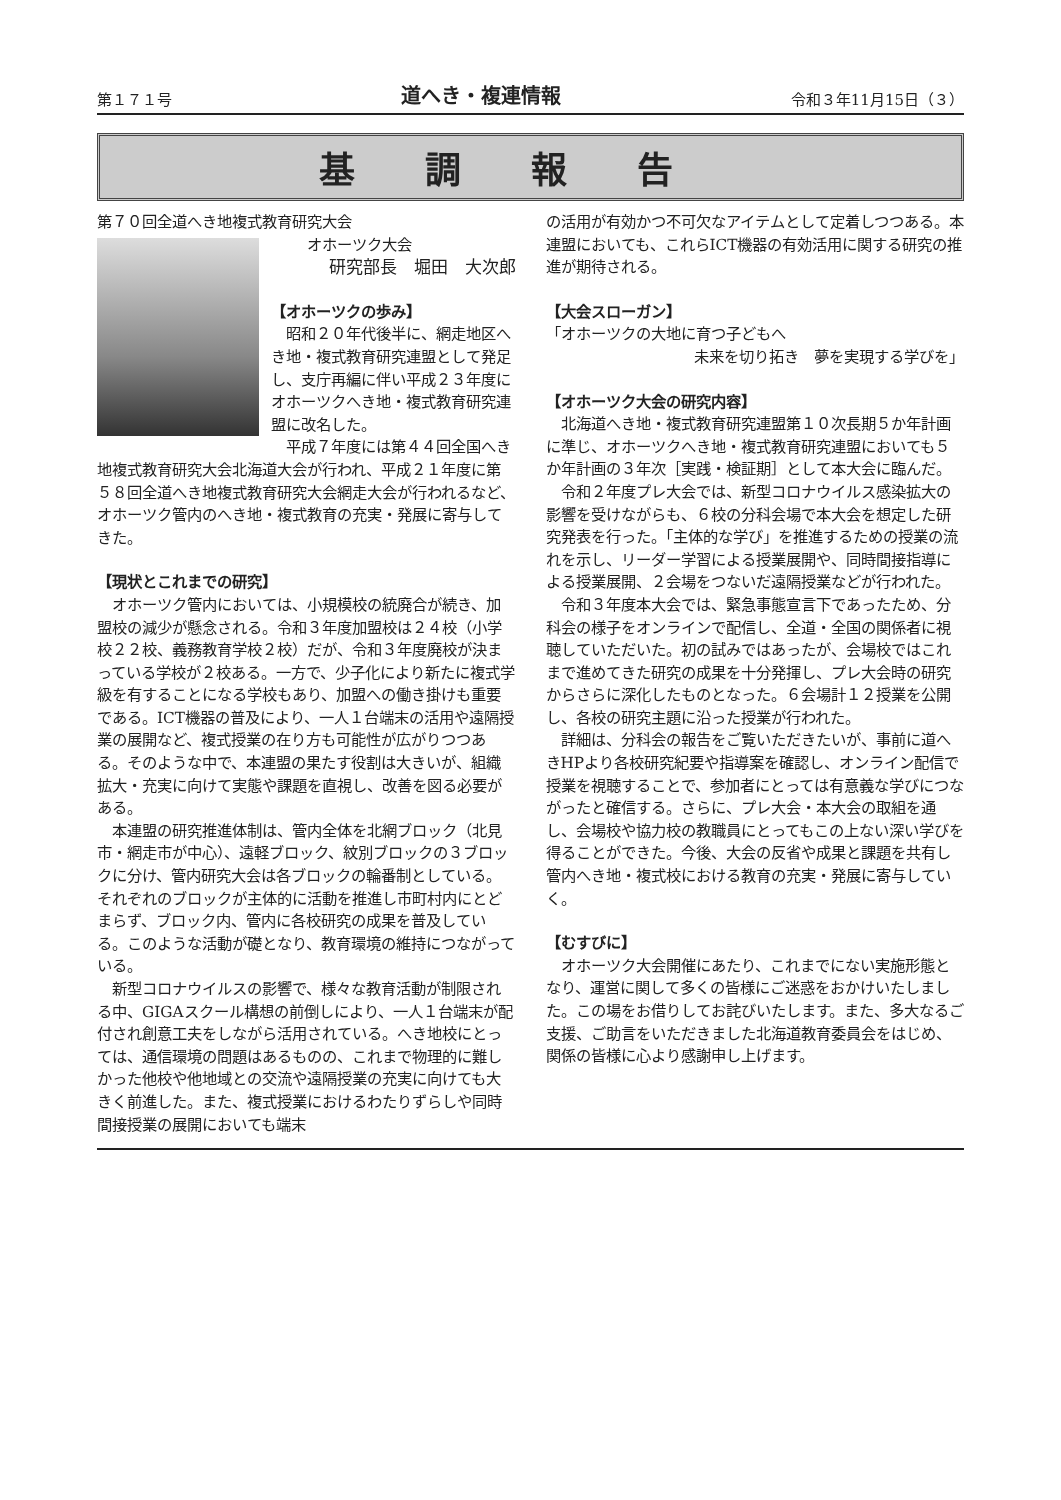第１７１号 道へき・複連情報 令和３年11月15日（３）
基調報告
第７０回全道へき地複式教育研究大会
オホーツク大会
研究部長　堀田　大次郎
【オホーツクの歩み】
昭和２０年代後半に、網走地区へき地・複式教育研究連盟として発足し、支庁再編に伴い平成２３年度にオホーツクへき地・複式教育研究連盟に改名した。
平成７年度には第４４回全国へき地複式教育研究大会北海道大会が行われ、平成２１年度に第５８回全道へき地複式教育研究大会網走大会が行われるなど、オホーツク管内のへき地・複式教育の充実・発展に寄与してきた。
【現状とこれまでの研究】
オホーツク管内においては、小規模校の統廃合が続き、加盟校の減少が懸念される。令和３年度加盟校は２４校（小学校２２校、義務教育学校２校）だが、令和３年度廃校が決まっている学校が２校ある。一方で、少子化により新たに複式学級を有することになる学校もあり、加盟への働き掛けも重要である。ICT機器の普及により、一人１台端末の活用や遠隔授業の展開など、複式授業の在り方も可能性が広がりつつある。そのような中で、本連盟の果たす役割は大きいが、組織拡大・充実に向けて実態や課題を直視し、改善を図る必要がある。
本連盟の研究推進体制は、管内全体を北網ブロック（北見市・網走市が中心）、遠軽ブロック、紋別ブロックの３ブロックに分け、管内研究大会は各ブロックの輪番制としている。それぞれのブロックが主体的に活動を推進し市町村内にとどまらず、ブロック内、管内に各校研究の成果を普及している。このような活動が礎となり、教育環境の維持につながっている。
新型コロナウイルスの影響で、様々な教育活動が制限される中、GIGAスクール構想の前倒しにより、一人１台端末が配付され創意工夫をしながら活用されている。へき地校にとっては、通信環境の問題はあるものの、これまで物理的に難しかった他校や他地域との交流や遠隔授業の充実に向けても大きく前進した。また、複式授業におけるわたりずらしや同時間接授業の展開においても端末
の活用が有効かつ不可欠なアイテムとして定着しつつある。本連盟においても、これらICT機器の有効活用に関する研究の推進が期待される。
【大会スローガン】
「オホーツクの大地に育つ子どもへ
未来を切り拓き　夢を実現する学びを」
【オホーツク大会の研究内容】
北海道へき地・複式教育研究連盟第１０次長期５か年計画に準じ、オホーツクへき地・複式教育研究連盟においても５か年計画の３年次［実践・検証期］として本大会に臨んだ。
令和２年度プレ大会では、新型コロナウイルス感染拡大の影響を受けながらも、６校の分科会場で本大会を想定した研究発表を行った。「主体的な学び」を推進するための授業の流れを示し、リーダー学習による授業展開や、同時間接指導による授業展開、２会場をつないだ遠隔授業などが行われた。
令和３年度本大会では、緊急事態宣言下であったため、分科会の様子をオンラインで配信し、全道・全国の関係者に視聴していただいた。初の試みではあったが、会場校ではこれまで進めてきた研究の成果を十分発揮し、プレ大会時の研究からさらに深化したものとなった。６会場計１２授業を公開し、各校の研究主題に沿った授業が行われた。
詳細は、分科会の報告をご覧いただきたいが、事前に道へきHPより各校研究紀要や指導案を確認し、オンライン配信で授業を視聴することで、参加者にとっては有意義な学びにつながったと確信する。さらに、プレ大会・本大会の取組を通し、会場校や協力校の教職員にとってもこの上ない深い学びを得ることができた。今後、大会の反省や成果と課題を共有し管内へき地・複式校における教育の充実・発展に寄与していく。
【むすびに】
オホーツク大会開催にあたり、これまでにない実施形態となり、運営に関して多くの皆様にご迷惑をおかけいたしました。この場をお借りしてお詫びいたします。また、多大なるご支援、ご助言をいただきました北海道教育委員会をはじめ、関係の皆様に心より感謝申し上げます。